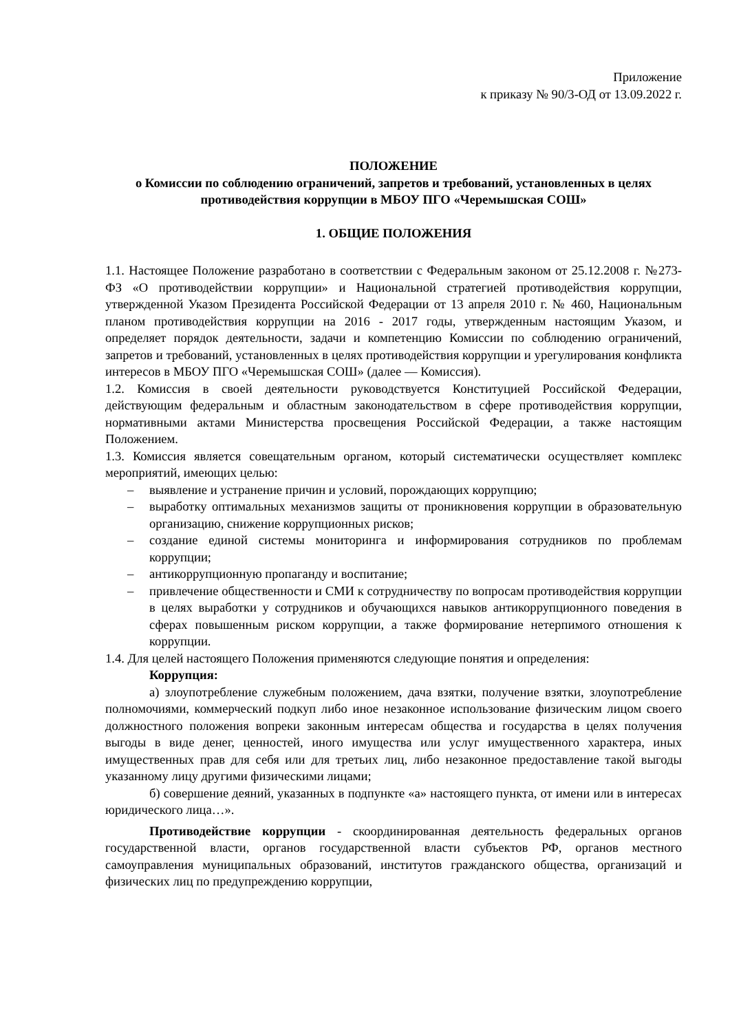Приложение
к приказу № 90/3-ОД от 13.09.2022 г.
ПОЛОЖЕНИЕ
о Комиссии по соблюдению ограничений, запретов и требований, установленных в целях противодействия коррупции в МБОУ ПГО «Черемышская СОШ»
1. ОБЩИЕ ПОЛОЖЕНИЯ
1.1. Настоящее Положение разработано в соответствии с Федеральным законом от 25.12.2008 г. №273-ФЗ «О противодействии коррупции» и Национальной стратегией противодействия коррупции, утвержденной Указом Президента Российской Федерации от 13 апреля 2010 г. № 460, Национальным планом противодействия коррупции на 2016 - 2017 годы, утвержденным настоящим Указом, и определяет порядок деятельности, задачи и компетенцию Комиссии по соблюдению ограничений, запретов и требований, установленных в целях противодействия коррупции и урегулирования конфликта интересов в МБОУ ПГО «Черемышская СОШ» (далее — Комиссия).
1.2. Комиссия в своей деятельности руководствуется Конституцией Российской Федерации, действующим федеральным и областным законодательством в сфере противодействия коррупции, нормативными актами Министерства просвещения Российской Федерации, а также настоящим Положением.
1.3. Комиссия является совещательным органом, который систематически осуществляет комплекс мероприятий, имеющих целью:
– выявление и устранение причин и условий, порождающих коррупцию;
– выработку оптимальных механизмов защиты от проникновения коррупции в образовательную организацию, снижение коррупционных рисков;
– создание единой системы мониторинга и информирования сотрудников по проблемам коррупции;
– антикоррупционную пропаганду и воспитание;
– привлечение общественности и СМИ к сотрудничеству по вопросам противодействия коррупции в целях выработки у сотрудников и обучающихся навыков антикоррупционного поведения в сферах повышенным риском коррупции, а также формирование нетерпимого отношения к коррупции.
1.4. Для целей настоящего Положения применяются следующие понятия и определения:
Коррупция:
а) злоупотребление служебным положением, дача взятки, получение взятки, злоупотребление полномочиями, коммерческий подкуп либо иное незаконное использование физическим лицом своего должностного положения вопреки законным интересам общества и государства в целях получения выгоды в виде денег, ценностей, иного имущества или услуг имущественного характера, иных имущественных прав для себя или для третьих лиц, либо незаконное предоставление такой выгоды указанному лицу другими физическими лицами;
б) совершение деяний, указанных в подпункте «а» настоящего пункта, от имени или в интересах юридического лица…».
Противодействие коррупции - скоординированная деятельность федеральных органов государственной власти, органов государственной власти субъектов РФ, органов местного самоуправления муниципальных образований, институтов гражданского общества, организаций и физических лиц по предупреждению коррупции,